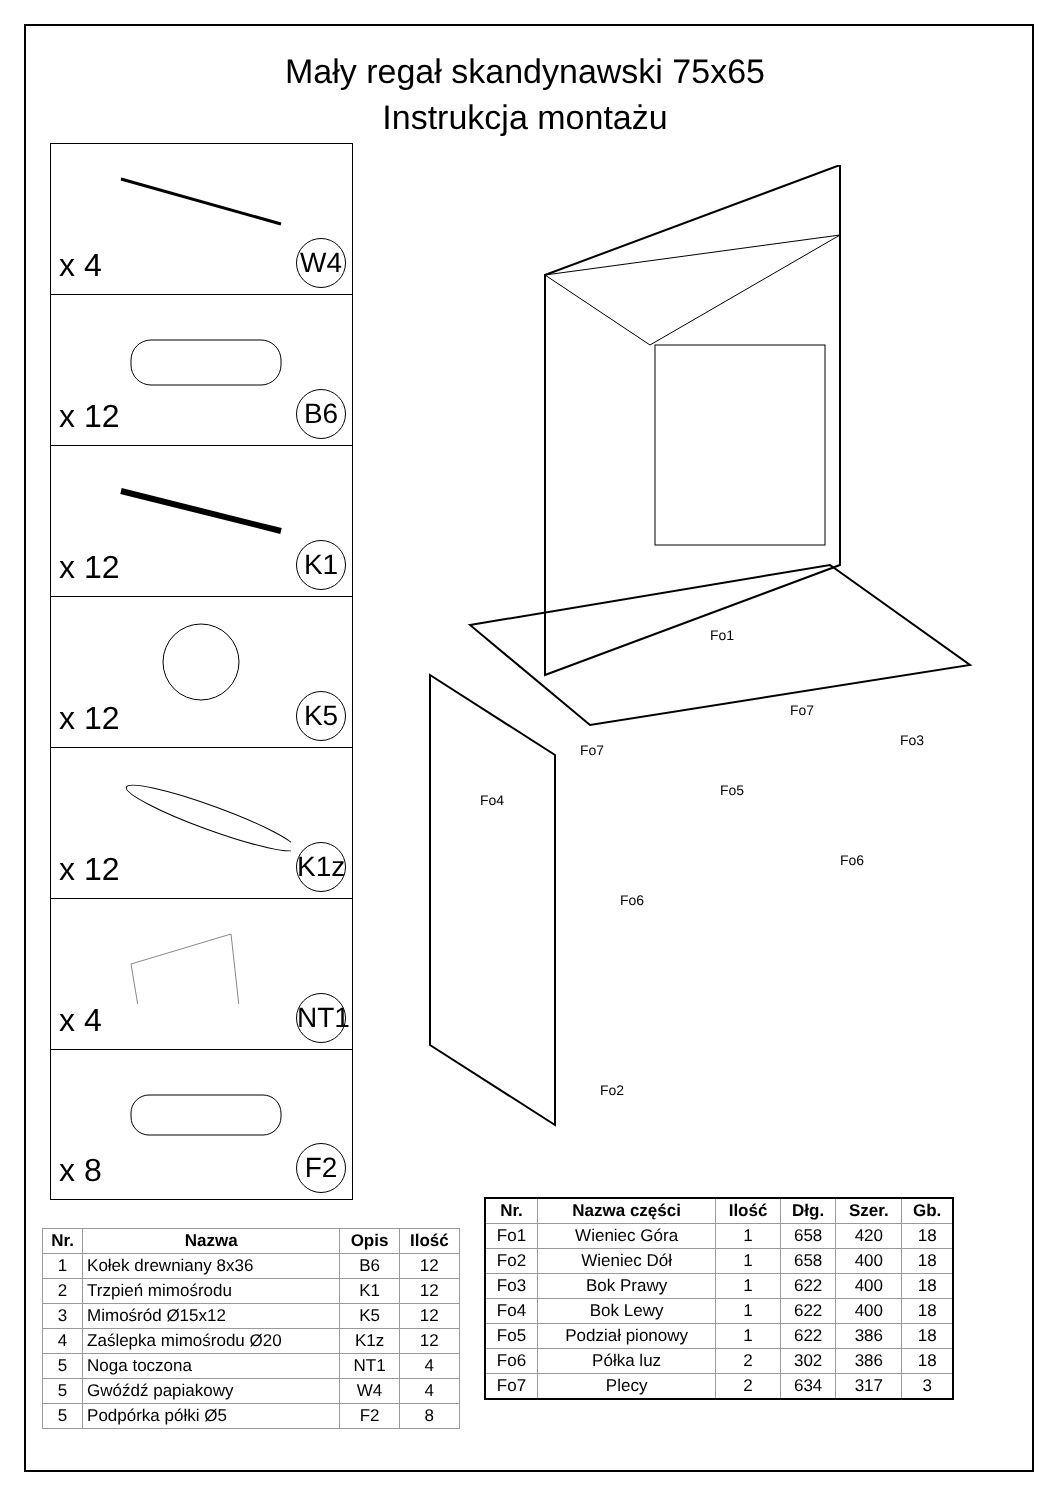Mały regał skandynawski 75x65
Instrukcja montażu
x 4 W4
x 12 B6
x 12 K1
x 12 K5
x 12 K1z
x 4 NT1
x 8 F2
Fo1
Fo4
Fo7
Fo5
Fo3
Fo6
Fo6
Fo7
Fo2
| Nr. | Nazwa | Opis | Ilość |
| --- | --- | --- | --- |
| 1 | Kołek drewniany 8x36 | B6 | 12 |
| 2 | Trzpień mimośrodu | K1 | 12 |
| 3 | Mimośród Ø15x12 | K5 | 12 |
| 4 | Zaślepka mimośrodu Ø20 | K1z | 12 |
| 5 | Noga toczona | NT1 | 4 |
| 5 | Gwóźdź papiakowy | W4 | 4 |
| 5 | Podpórka półki Ø5 | F2 | 8 |
| Nr. | Nazwa części | Ilość | Dłg. | Szer. | Gb. |
| --- | --- | --- | --- | --- | --- |
| Fo1 | Wieniec Góra | 1 | 658 | 420 | 18 |
| Fo2 | Wieniec Dół | 1 | 658 | 400 | 18 |
| Fo3 | Bok Prawy | 1 | 622 | 400 | 18 |
| Fo4 | Bok Lewy | 1 | 622 | 400 | 18 |
| Fo5 | Podział pionowy | 1 | 622 | 386 | 18 |
| Fo6 | Półka luz | 2 | 302 | 386 | 18 |
| Fo7 | Plecy | 2 | 634 | 317 | 3 |